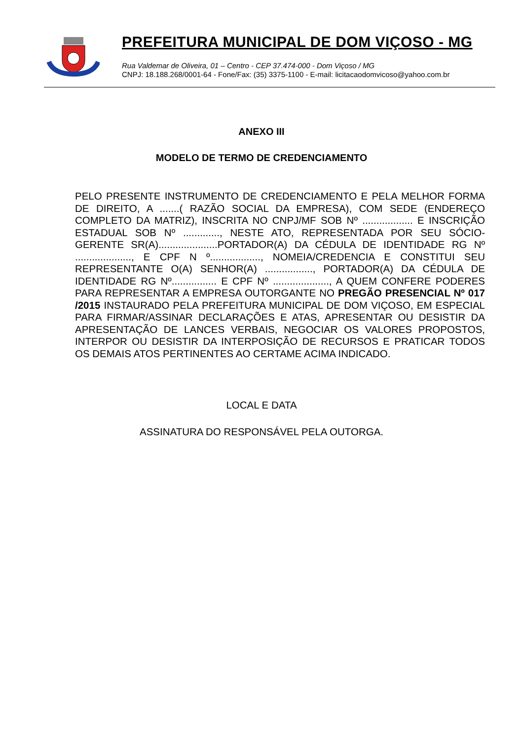PREFEITURA MUNICIPAL DE DOM VIÇOSO - MG
Rua Valdemar de Oliveira, 01 – Centro - CEP 37.474-000 - Dom Viçoso / MG
CNPJ: 18.188.268/0001-64 - Fone/Fax: (35) 3375-1100 - E-mail: licitacaodomvicoso@yahoo.com.br
ANEXO III
MODELO DE TERMO DE CREDENCIAMENTO
PELO PRESENTE INSTRUMENTO DE CREDENCIAMENTO E PELA MELHOR FORMA DE DIREITO, A .......( RAZÃO SOCIAL DA EMPRESA), COM SEDE (ENDEREÇO COMPLETO DA MATRIZ), INSCRITA NO CNPJ/MF SOB Nº .................. E INSCRIÇÃO ESTADUAL SOB Nº ............., NESTE ATO, REPRESENTADA POR SEU SÓCIO-GERENTE SR(A).....................PORTADOR(A) DA CÉDULA DE IDENTIDADE RG Nº ...................., E CPF N º.................., NOMEIA/CREDENCIA E CONSTITUI SEU REPRESENTANTE O(A) SENHOR(A) ................., PORTADOR(A) DA CÉDULA DE IDENTIDADE RG Nº................ E CPF Nº ...................., A QUEM CONFERE PODERES PARA REPRESENTAR A EMPRESA OUTORGANTE NO PREGÃO PRESENCIAL Nº 017 /2015 INSTAURADO PELA PREFEITURA MUNICIPAL DE DOM VIÇOSO, EM ESPECIAL PARA FIRMAR/ASSINAR DECLARAÇÕES E ATAS, APRESENTAR OU DESISTIR DA APRESENTAÇÃO DE LANCES VERBAIS, NEGOCIAR OS VALORES PROPOSTOS, INTERPOR OU DESISTIR DA INTERPOSIÇÃO DE RECURSOS E PRATICAR TODOS OS DEMAIS ATOS PERTINENTES AO CERTAME ACIMA INDICADO.
LOCAL E DATA
ASSINATURA DO RESPONSÁVEL PELA OUTORGA.